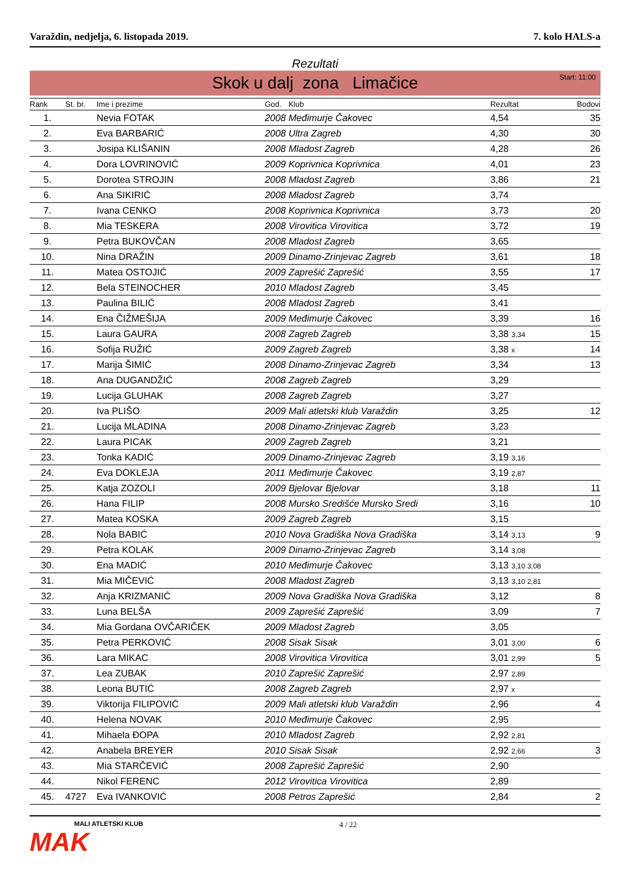Varaždin, nedjelja, 6. listopada 2019. 7. kolo HALS-a
Rezultati
Skok u dalj zona Limačice Start: 11:00
| Rank | St. br. | Ime i prezime | God. | Klub | Rezultat | Bodovi |
| --- | --- | --- | --- | --- | --- | --- |
| 1. | | Nevia FOTAK | 2008 | Međimurje Čakovec | 4,54 | 35 |
| 2. | | Eva BARBARIĆ | 2008 | Ultra Zagreb | 4,30 | 30 |
| 3. | | Josipa KLIŠANIN | 2008 | Mladost Zagreb | 4,28 | 26 |
| 4. | | Dora LOVRINOVIĆ | 2009 | Koprivnica Koprivnica | 4,01 | 23 |
| 5. | | Dorotea STROJIN | 2008 | Mladost Zagreb | 3,86 | 21 |
| 6. | | Ana SIKIRIĆ | 2008 | Mladost Zagreb | 3,74 | |
| 7. | | Ivana CENKO | 2008 | Koprivnica Koprivnica | 3,73 | 20 |
| 8. | | Mia TESKERA | 2008 | Virovitica Virovitica | 3,72 | 19 |
| 9. | | Petra BUKOVČAN | 2008 | Mladost Zagreb | 3,65 | |
| 10. | | Nina DRAŽIN | 2009 | Dinamo-Zrinjevac Zagreb | 3,61 | 18 |
| 11. | | Matea OSTOJIĆ | 2009 | Zaprešić Zaprešić | 3,55 | 17 |
| 12. | | Bela STEINOCHER | 2010 | Mladost Zagreb | 3,45 | |
| 13. | | Paulina BILIĆ | 2008 | Mladost Zagreb | 3,41 | |
| 14. | | Ena ČIŽMEŠIJA | 2009 | Međimurje Čakovec | 3,39 | 16 |
| 15. | | Laura GAURA | 2008 | Zagreb Zagreb | 3,38 3,34 | 15 |
| 16. | | Sofija RUŽIĆ | 2009 | Zagreb Zagreb | 3,38 x | 14 |
| 17. | | Marija ŠIMIĆ | 2008 | Dinamo-Zrinjevac Zagreb | 3,34 | 13 |
| 18. | | Ana DUGANDŽIĆ | 2008 | Zagreb Zagreb | 3,29 | |
| 19. | | Lucija GLUHAK | 2008 | Zagreb Zagreb | 3,27 | |
| 20. | | Iva PLIŠO | 2009 | Mali atletski klub Varaždin | 3,25 | 12 |
| 21. | | Lucija MLADINA | 2008 | Dinamo-Zrinjevac Zagreb | 3,23 | |
| 22. | | Laura PICAK | 2009 | Zagreb Zagreb | 3,21 | |
| 23. | | Tonka KADIĆ | 2009 | Dinamo-Zrinjevac Zagreb | 3,19 3,16 | |
| 24. | | Eva DOKLEJA | 2011 | Međimurje Čakovec | 3,19 2,87 | |
| 25. | | Katja ZOZOLI | 2009 | Bjelovar Bjelovar | 3,18 | 11 |
| 26. | | Hana FILIP | 2008 | Mursko Središće Mursko Sredi | 3,16 | 10 |
| 27. | | Matea KOSKA | 2009 | Zagreb Zagreb | 3,15 | |
| 28. | | Nola BABIĆ | 2010 | Nova Gradiška Nova Gradiška | 3,14 3,13 | 9 |
| 29. | | Petra KOLAK | 2009 | Dinamo-Zrinjevac Zagreb | 3,14 3,08 | |
| 30. | | Ena MADIĆ | 2010 | Međimurje Čakovec | 3,13 3,10 3,08 | |
| 31. | | Mia MIČEVIĆ | 2008 | Mladost Zagreb | 3,13 3,10 2,81 | |
| 32. | | Anja KRIZMANIĆ | 2009 | Nova Gradiška Nova Gradiška | 3,12 | 8 |
| 33. | | Luna BELŠA | 2009 | Zaprešić Zaprešić | 3,09 | 7 |
| 34. | | Mia Gordana OVČARIČEK | 2009 | Mladost Zagreb | 3,05 | |
| 35. | | Petra PERKOVIĆ | 2008 | Sisak Sisak | 3,01 3,00 | 6 |
| 36. | | Lara MIKAC | 2008 | Virovitica Virovitica | 3,01 2,99 | 5 |
| 37. | | Lea ZUBAK | 2010 | Zaprešić Zaprešić | 2,97 2,89 | |
| 38. | | Leona BUTIĆ | 2008 | Zagreb Zagreb | 2,97 x | |
| 39. | | Viktorija FILIPOVIĆ | 2009 | Mali atletski klub Varaždin | 2,96 | 4 |
| 40. | | Helena NOVAK | 2010 | Međimurje Čakovec | 2,95 | |
| 41. | | Mihaela ĐOPA | 2010 | Mladost Zagreb | 2,92 2,81 | |
| 42. | | Anabela BREYER | 2010 | Sisak Sisak | 2,92 2,66 | 3 |
| 43. | | Mia STARČEVIĆ | 2008 | Zaprešić Zaprešić | 2,90 | |
| 44. | | Nikol FERENC | 2012 | Virovitica Virovitica | 2,89 | |
| 45. | 4727 | Eva IVANKOVIĆ | 2008 | Petros Zaprešić | 2,84 | 2 |
MALI ATLETSKI KLUB
MAK
4 / 22